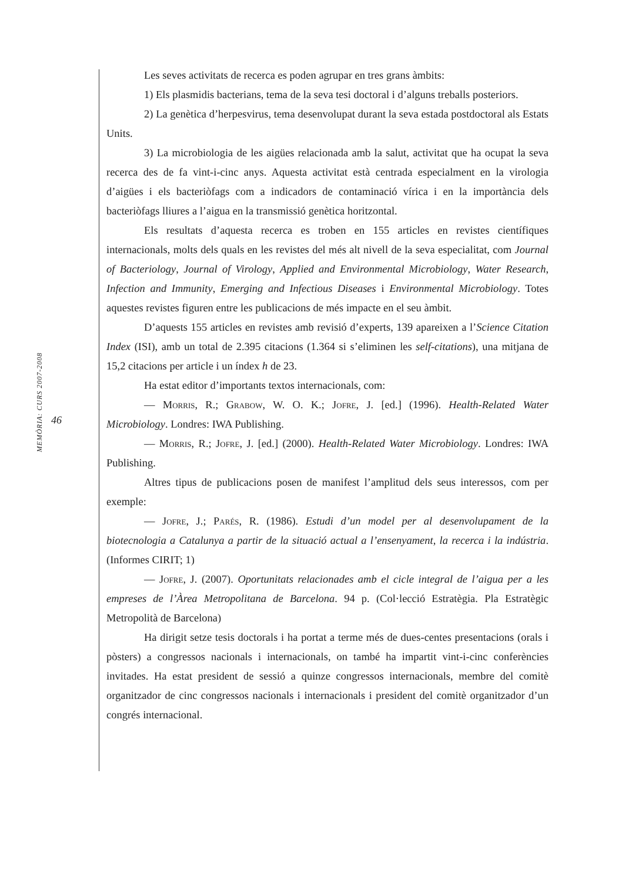MEMÒRIA: CURS 2007-2008
46
Les seves activitats de recerca es poden agrupar en tres grans àmbits:
1) Els plasmidis bacterians, tema de la seva tesi doctoral i d’alguns treballs posteriors.
2) La genètica d’herpesvirus, tema desenvolupat durant la seva estada postdoctoral als Estats Units.
3) La microbiologia de les aigües relacionada amb la salut, activitat que ha ocupat la seva recerca des de fa vint-i-cinc anys. Aquesta activitat està centrada especialment en la virologia d’aigües i els bacteriòfags com a indicadors de contaminació vírica i en la importància dels bacteriòfags lliures a l’aigua en la transmissió genètica horitzontal.
Els resultats d’aquesta recerca es troben en 155 articles en revistes científiques internacionals, molts dels quals en les revistes del més alt nivell de la seva especialitat, com Journal of Bacteriology, Journal of Virology, Applied and Environmental Microbiology, Water Research, Infection and Immunity, Emerging and Infectious Diseases i Environmental Microbiology. Totes aquestes revistes figuren entre les publicacions de més impacte en el seu àmbit.
D’aquests 155 articles en revistes amb revisió d’experts, 139 apareixen a l’Science Citation Index (ISI), amb un total de 2.395 citacions (1.364 si s’eliminen les self-citations), una mitjana de 15,2 citacions per article i un índex h de 23.
Ha estat editor d’importants textos internacionals, com:
— Morris, R.; Grabow, W. O. K.; Jofre, J. [ed.] (1996). Health-Related Water Microbiology. Londres: IWA Publishing.
— Morris, R.; Jofre, J. [ed.] (2000). Health-Related Water Microbiology. Londres: IWA Publishing.
Altres tipus de publicacions posen de manifest l’amplitud dels seus interessos, com per exemple:
— Jofre, J.; Parés, R. (1986). Estudi d’un model per al desenvolupament de la biotecnologia a Catalunya a partir de la situació actual a l’ensenyament, la recerca i la indústria. (Informes CIRIT; 1)
— Jofre, J. (2007). Oportunitats relacionades amb el cicle integral de l’aigua per a les empreses de l’Àrea Metropolitana de Barcelona. 94 p. (Col·lecció Estratègia. Pla Estratègic Metropolità de Barcelona)
Ha dirigit setze tesis doctorals i ha portat a terme més de dues-centes presentacions (orals i pòsters) a congressos nacionals i internacionals, on també ha impartit vint-i-cinc conferències invitades. Ha estat president de sessió a quinze congressos internacionals, membre del comitè organitzador de cinc congressos nacionals i internacionals i president del comitè organitzador d’un congrés internacional.